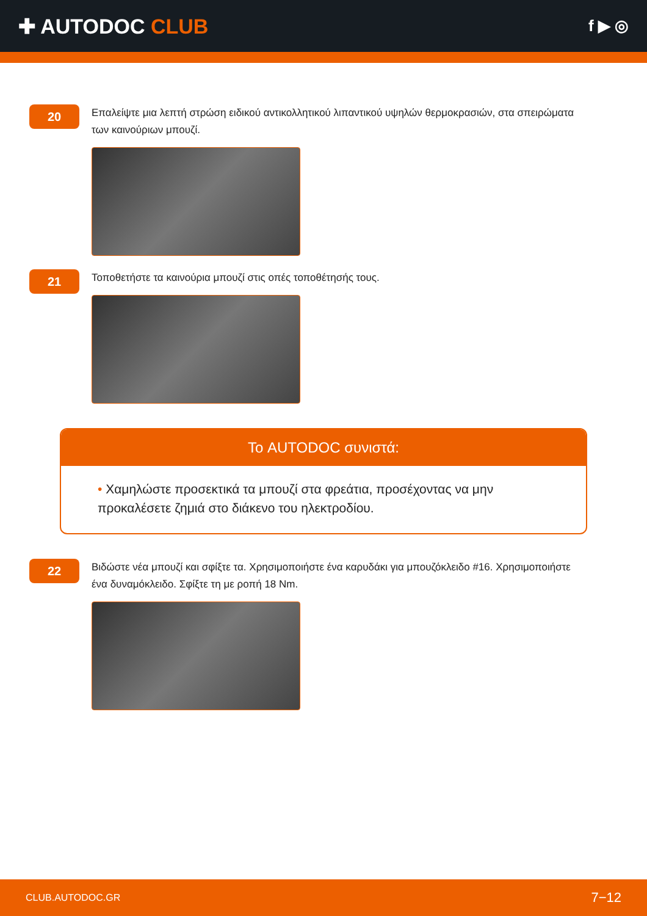✚ AUTODOC CLUB
f ▶ ◎
20
Επαλείψτε μια λεπτή στρώση ειδικού αντικολλητικού λιπαντικού υψηλών θερμοκρασιών, στα σπειρώματα των καινούριων μπουζί.
21
Τοποθετήστε τα καινούρια μπουζί στις οπές τοποθέτησής τους.
Το AUTODOC συνιστά:
• Χαμηλώστε προσεκτικά τα μπουζί στα φρεάτια, προσέχοντας να μην προκαλέσετε ζημιά στο διάκενο του ηλεκτροδίου.
22
Βιδώστε νέα μπουζί και σφίξτε τα. Χρησιμοποιήστε ένα καρυδάκι για μπουζόκλειδο #16. Χρησιμοποιήστε ένα δυναμόκλειδο. Σφίξτε τη με ροπή 18 Nm.
CLUB.AUTODOC.GR 7−12